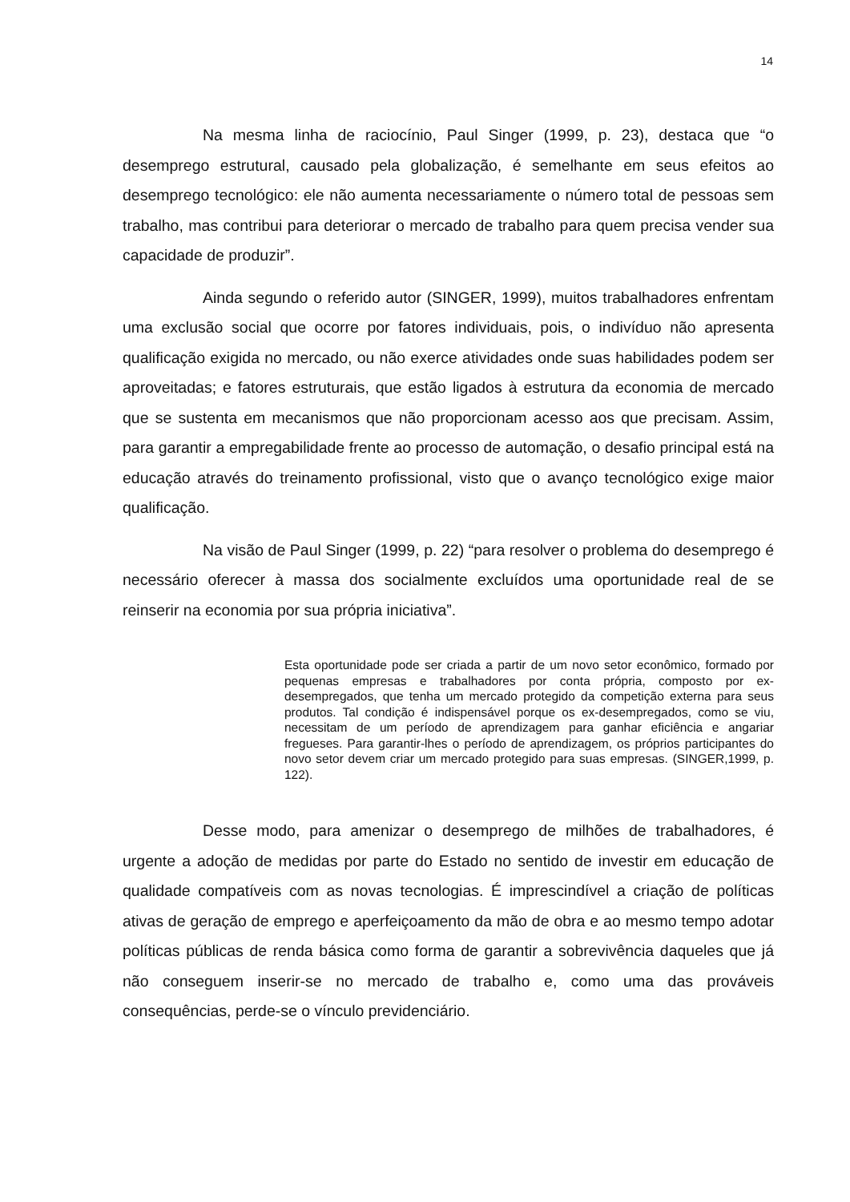14
Na mesma linha de raciocínio, Paul Singer (1999, p. 23), destaca que “o desemprego estrutural, causado pela globalização, é semelhante em seus efeitos ao desemprego tecnológico: ele não aumenta necessariamente o número total de pessoas sem trabalho, mas contribui para deteriorar o mercado de trabalho para quem precisa vender sua capacidade de produzir”.
Ainda segundo o referido autor (SINGER, 1999), muitos trabalhadores enfrentam uma exclusão social que ocorre por fatores individuais, pois, o indivíduo não apresenta qualificação exigida no mercado, ou não exerce atividades onde suas habilidades podem ser aproveitadas; e fatores estruturais, que estão ligados à estrutura da economia de mercado que se sustenta em mecanismos que não proporcionam acesso aos que precisam. Assim, para garantir a empregabilidade frente ao processo de automação, o desafio principal está na educação através do treinamento profissional, visto que o avanço tecnológico exige maior qualificação.
Na visão de Paul Singer (1999, p. 22) “para resolver o problema do desemprego é necessário oferecer à massa dos socialmente excluídos uma oportunidade real de se reinserir na economia por sua própria iniciativa”.
Esta oportunidade pode ser criada a partir de um novo setor econômico, formado por pequenas empresas e trabalhadores por conta própria, composto por ex-desempregados, que tenha um mercado protegido da competição externa para seus produtos. Tal condição é indispensável porque os ex-desempregados, como se viu, necessitam de um período de aprendizagem para ganhar eficiência e angariar fregueses. Para garantir-lhes o período de aprendizagem, os próprios participantes do novo setor devem criar um mercado protegido para suas empresas. (SINGER,1999, p. 122).
Desse modo, para amenizar o desemprego de milhões de trabalhadores, é urgente a adoção de medidas por parte do Estado no sentido de investir em educação de qualidade compatíveis com as novas tecnologias. É imprescindível a criação de políticas ativas de geração de emprego e aperfeiçoamento da mão de obra e ao mesmo tempo adotar políticas públicas de renda básica como forma de garantir a sobrevivência daqueles que já não conseguem inserir-se no mercado de trabalho e, como uma das prováveis consequências, perde-se o vínculo previdenciário.